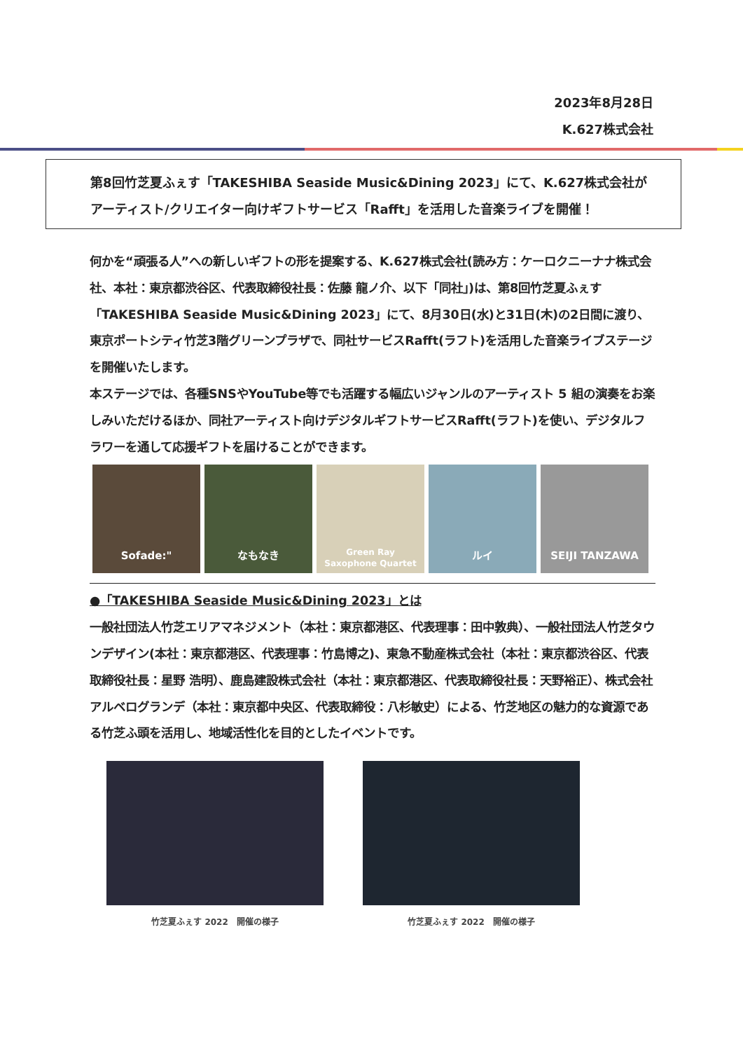2023年8月28日
K.627株式会社
第8回竹芝夏ふぇす「TAKESHIBA Seaside Music&Dining 2023」にて、K.627株式会社が
アーティスト/クリエイター向けギフトサービス「Rafft」を活用した音楽ライブを開催！
何かを“頑張る人”への新しいギフトの形を提案する、K.627株式会社(読み方：ケーロクニーナナ株式会社、本社：東京都渋谷区、代表取締役社長：佐藤 龍ノ介、以下「同社」)は、第8回竹芝夏ふぇす「TAKESHIBA Seaside Music&Dining 2023」にて、8月30日(水)と31日(木)の2日間に渡り、東京ポートシティ竹芝3階グリーンプラザで、同社サービスRafft(ラフト)を活用した音楽ライブステージを開催いたします。
本ステージでは、各種SNSやYouTube等でも活躍する幅広いジャンルのアーティスト 5 組の演奏をお楽しみいただけるほか、同社アーティスト向けデジタルギフトサービスRafft(ラフト)を使い、デジタルフラワーを通して応援ギフトを届けることができます。
Sofade:" なもなき
Green Ray
Saxophone Quartet
ルイ SEIJI TANZAWA
●「TAKESHIBA Seaside Music&Dining 2023」とは
一般社団法人竹芝エリアマネジメント（本社：東京都港区、代表理事：田中敦典）、一般社団法人竹芝タウンデザイン(本社：東京都港区、代表理事：竹島博之)、東急不動産株式会社（本社：東京都渋谷区、代表取締役社長：星野 浩明）、鹿島建設株式会社（本社：東京都港区、代表取締役社長：天野裕正）、株式会社アルベログランデ（本社：東京都中央区、代表取締役：八杉敏史）による、竹芝地区の魅力的な資源である竹芝ふ頭を活用し、地域活性化を目的としたイベントです。
竹芝夏ふぇす 2022　開催の様子 竹芝夏ふぇす 2022　開催の様子